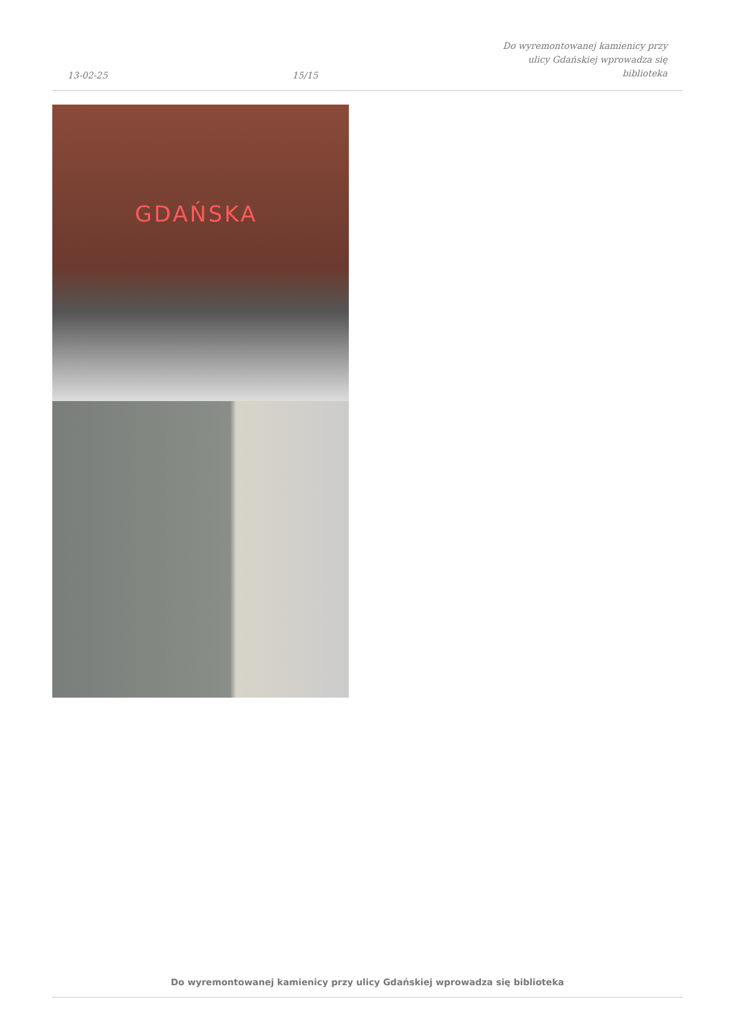13-02-25
15/15
Do wyremontowanej kamienicy przy
ulicy Gdańskiej wprowadza się
biblioteka
GDAŃSKA
Do wyremontowanej kamienicy przy ulicy Gdańskiej wprowadza się biblioteka